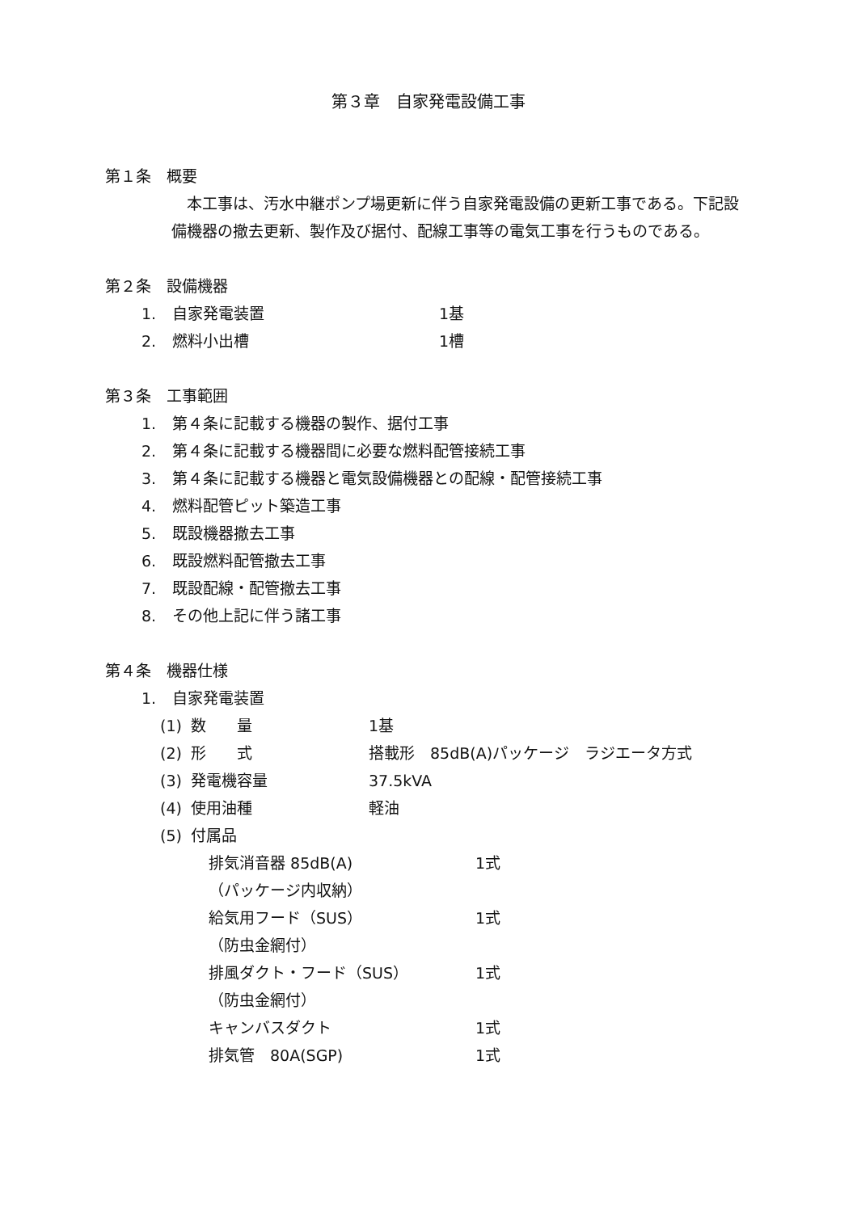第３章　自家発電設備工事
第１条　概要
本工事は、汚水中継ポンプ場更新に伴う自家発電設備の更新工事である。下記設備機器の撤去更新、製作及び据付、配線工事等の電気工事を行うものである。
第２条　設備機器
1. 自家発電装置 1基
2. 燃料小出槽 1槽
第３条　工事範囲
1. 第４条に記載する機器の製作、据付工事
2. 第４条に記載する機器間に必要な燃料配管接続工事
3. 第４条に記載する機器と電気設備機器との配線・配管接続工事
4. 燃料配管ピット築造工事
5. 既設機器撤去工事
6. 既設燃料配管撤去工事
7. 既設配線・配管撤去工事
8. その他上記に伴う諸工事
第４条　機器仕様
1. 自家発電装置
(1) 数　　量 1基
(2) 形　　式 搭載形　85dB(A)パッケージ　ラジエータ方式
(3) 発電機容量 37.5kVA
(4) 使用油種 軽油
(5) 付属品
排気消音器 85dB(A) 1式
（パッケージ内収納）
給気用フード（SUS） 1式
（防虫金網付）
排風ダクト・フード（SUS） 1式
（防虫金網付）
キャンバスダクト 1式
排気管　80A(SGP) 1式